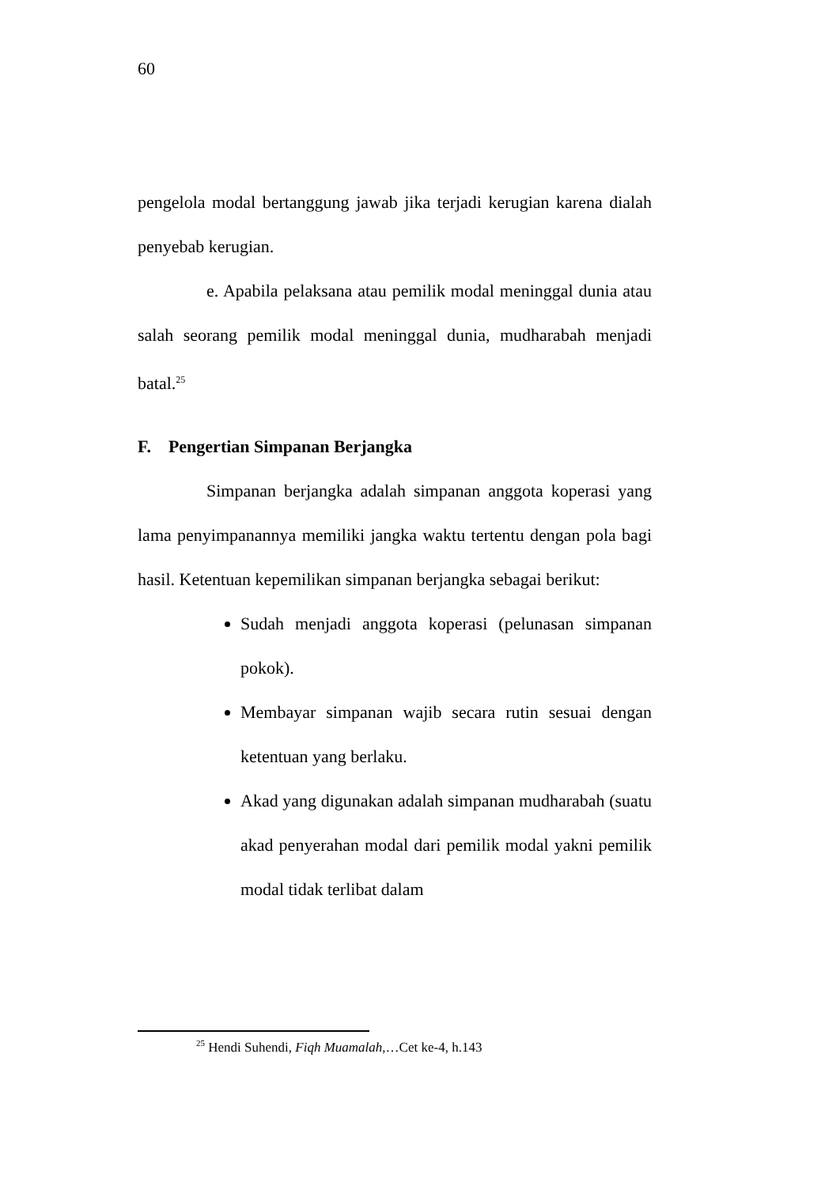60
pengelola modal bertanggung jawab jika terjadi kerugian karena dialah penyebab kerugian.
e. Apabila pelaksana atau pemilik modal meninggal dunia atau salah seorang pemilik modal meninggal dunia, mudharabah menjadi batal.<sup>25</sup>
F. Pengertian Simpanan Berjangka
Simpanan berjangka adalah simpanan anggota koperasi yang lama penyimpanannya memiliki jangka waktu tertentu dengan pola bagi hasil. Ketentuan kepemilikan simpanan berjangka sebagai berikut:
Sudah menjadi anggota koperasi (pelunasan simpanan pokok).
Membayar simpanan wajib secara rutin sesuai dengan ketentuan yang berlaku.
Akad yang digunakan adalah simpanan mudharabah (suatu akad penyerahan modal dari pemilik modal yakni pemilik modal tidak terlibat dalam
<sup>25</sup> Hendi Suhendi, Fiqh Muamalah,…Cet ke-4, h.143